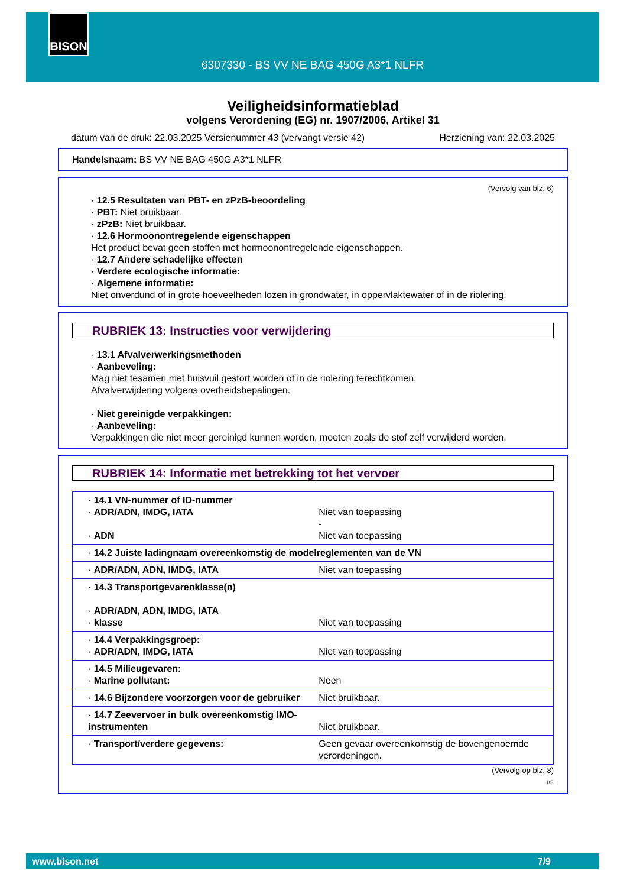BISON
6307330 - BS VV NE BAG 450G A3*1 NLFR
Veiligheidsinformatieblad
volgens Verordening (EG) nr. 1907/2006, Artikel 31
datum van de druk: 22.03.2025 Versienummer 43 (vervangt versie 42) Herziening van: 22.03.2025
Handelsnaam: BS VV NE BAG 450G A3*1 NLFR
(Vervolg van blz. 6)
· 12.5 Resultaten van PBT- en zPzB-beoordeling
· PBT: Niet bruikbaar.
· zPzB: Niet bruikbaar.
· 12.6 Hormoonontregelende eigenschappen
Het product bevat geen stoffen met hormoonontregelende eigenschappen.
· 12.7 Andere schadelijke effecten
· Verdere ecologische informatie:
· Algemene informatie:
Niet onverdund of in grote hoeveelheden lozen in grondwater, in oppervlaktewater of in de riolering.
RUBRIEK 13: Instructies voor verwijdering
· 13.1 Afvalverwerkingsmethoden
· Aanbeveling:
Mag niet tesamen met huisvuil gestort worden of in de riolering terechtkomen.
Afvalverwijdering volgens overheidsbepalingen.
· Niet gereinigde verpakkingen:
· Aanbeveling:
Verpakkingen die niet meer gereinigd kunnen worden, moeten zoals de stof zelf verwijderd worden.
RUBRIEK 14: Informatie met betrekking tot het vervoer
| · 14.1 VN-nummer of ID-nummer · ADR/ADN, IMDG, IATA · ADN | Niet van toepassing - Niet van toepassing |
| · 14.2 Juiste ladingnaam overeenkomstig de modelreglementen van de VN | |
| · ADR/ADN, ADN, IMDG, IATA | Niet van toepassing |
| · 14.3 Transportgevarenklasse(n) · ADR/ADN, ADN, IMDG, IATA · klasse | Niet van toepassing |
| · 14.4 Verpakkingsgroep: · ADR/ADN, IMDG, IATA | Niet van toepassing |
| · 14.5 Milieugevaren: · Marine pollutant: | Neen |
| · 14.6 Bijzondere voorzorgen voor de gebruiker | Niet bruikbaar. |
| · 14.7 Zeevervoer in bulk overeenkomstig IMO-instrumenten | Niet bruikbaar. |
| · Transport/verdere gegevens: | Geen gevaar overeenkomstig de bovengenoemde verordeningen. |
(Vervolg op blz. 8)
BE
www.bison.net 7/9